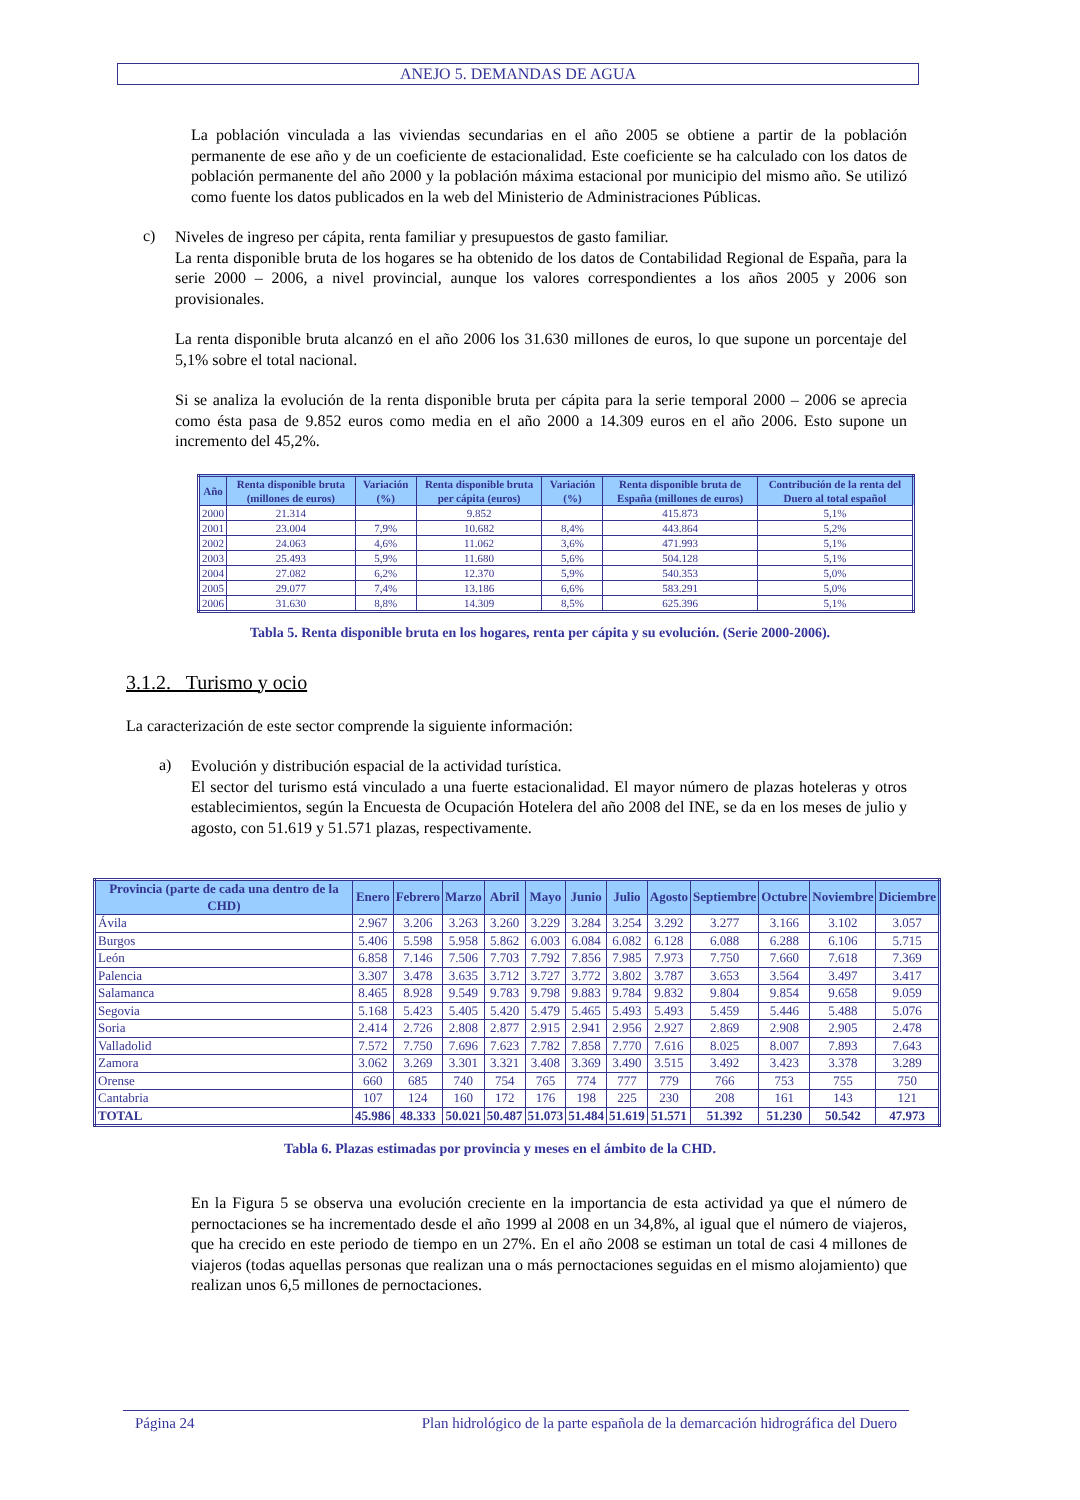ANEJO 5. DEMANDAS DE AGUA
La población vinculada a las viviendas secundarias en el año 2005 se obtiene a partir de la población permanente de ese año y de un coeficiente de estacionalidad. Este coeficiente se ha calculado con los datos de población permanente del año 2000 y la población máxima estacional por municipio del mismo año. Se utilizó como fuente los datos publicados en la web del Ministerio de Administraciones Públicas.
c)
Niveles de ingreso per cápita, renta familiar y presupuestos de gasto familiar.
La renta disponible bruta de los hogares se ha obtenido de los datos de Contabilidad Regional de España, para la serie 2000 – 2006, a nivel provincial, aunque los valores correspondientes a los años 2005 y 2006 son provisionales.
La renta disponible bruta alcanzó en el año 2006 los 31.630 millones de euros, lo que supone un porcentaje del 5,1% sobre el total nacional.
Si se analiza la evolución de la renta disponible bruta per cápita para la serie temporal 2000 – 2006 se aprecia como ésta pasa de 9.852 euros como media en el año 2000 a 14.309 euros en el año 2006. Esto supone un incremento del 45,2%.
| Año | Renta disponible bruta (millones de euros) | Variación (%) | Renta disponible bruta per cápita (euros) | Variación (%) | Renta disponible bruta de España (millones de euros) | Contribución de la renta del Duero al total español |
| --- | --- | --- | --- | --- | --- | --- |
| 2000 | 21.314 | | 9.852 | | 415.873 | 5,1% |
| 2001 | 23.004 | 7,9% | 10.682 | 8,4% | 443.864 | 5,2% |
| 2002 | 24.063 | 4,6% | 11.062 | 3,6% | 471.993 | 5,1% |
| 2003 | 25.493 | 5,9% | 11.680 | 5,6% | 504.128 | 5,1% |
| 2004 | 27.082 | 6,2% | 12.370 | 5,9% | 540.353 | 5,0% |
| 2005 | 29.077 | 7,4% | 13.186 | 6,6% | 583.291 | 5,0% |
| 2006 | 31.630 | 8,8% | 14.309 | 8,5% | 625.396 | 5,1% |
Tabla 5. Renta disponible bruta en los hogares, renta per cápita y su evolución. (Serie 2000-2006).
3.1.2. Turismo y ocio
La caracterización de este sector comprende la siguiente información:
a)
Evolución y distribución espacial de la actividad turística.
El sector del turismo está vinculado a una fuerte estacionalidad. El mayor número de plazas hoteleras y otros establecimientos, según la Encuesta de Ocupación Hotelera del año 2008 del INE, se da en los meses de julio y agosto, con 51.619 y 51.571 plazas, respectivamente.
| Provincia (parte de cada una dentro de la CHD) | Enero | Febrero | Marzo | Abril | Mayo | Junio | Julio | Agosto | Septiembre | Octubre | Noviembre | Diciembre |
| --- | --- | --- | --- | --- | --- | --- | --- | --- | --- | --- | --- | --- |
| Ávila | 2.967 | 3.206 | 3.263 | 3.260 | 3.229 | 3.284 | 3.254 | 3.292 | 3.277 | 3.166 | 3.102 | 3.057 |
| Burgos | 5.406 | 5.598 | 5.958 | 5.862 | 6.003 | 6.084 | 6.082 | 6.128 | 6.088 | 6.288 | 6.106 | 5.715 |
| León | 6.858 | 7.146 | 7.506 | 7.703 | 7.792 | 7.856 | 7.985 | 7.973 | 7.750 | 7.660 | 7.618 | 7.369 |
| Palencia | 3.307 | 3.478 | 3.635 | 3.712 | 3.727 | 3.772 | 3.802 | 3.787 | 3.653 | 3.564 | 3.497 | 3.417 |
| Salamanca | 8.465 | 8.928 | 9.549 | 9.783 | 9.798 | 9.883 | 9.784 | 9.832 | 9.804 | 9.854 | 9.658 | 9.059 |
| Segovia | 5.168 | 5.423 | 5.405 | 5.420 | 5.479 | 5.465 | 5.493 | 5.493 | 5.459 | 5.446 | 5.488 | 5.076 |
| Soria | 2.414 | 2.726 | 2.808 | 2.877 | 2.915 | 2.941 | 2.956 | 2.927 | 2.869 | 2.908 | 2.905 | 2.478 |
| Valladolid | 7.572 | 7.750 | 7.696 | 7.623 | 7.782 | 7.858 | 7.770 | 7.616 | 8.025 | 8.007 | 7.893 | 7.643 |
| Zamora | 3.062 | 3.269 | 3.301 | 3.321 | 3.408 | 3.369 | 3.490 | 3.515 | 3.492 | 3.423 | 3.378 | 3.289 |
| Orense | 660 | 685 | 740 | 754 | 765 | 774 | 777 | 779 | 766 | 753 | 755 | 750 |
| Cantabria | 107 | 124 | 160 | 172 | 176 | 198 | 225 | 230 | 208 | 161 | 143 | 121 |
| TOTAL | 45.986 | 48.333 | 50.021 | 50.487 | 51.073 | 51.484 | 51.619 | 51.571 | 51.392 | 51.230 | 50.542 | 47.973 |
Tabla 6. Plazas estimadas por provincia y meses en el ámbito de la CHD.
En la Figura 5 se observa una evolución creciente en la importancia de esta actividad ya que el número de pernoctaciones se ha incrementado desde el año 1999 al 2008 en un 34,8%, al igual que el número de viajeros, que ha crecido en este periodo de tiempo en un 27%. En el año 2008 se estiman un total de casi 4 millones de viajeros (todas aquellas personas que realizan una o más pernoctaciones seguidas en el mismo alojamiento) que realizan unos 6,5 millones de pernoctaciones.
Página 24 Plan hidrológico de la parte española de la demarcación hidrográfica del Duero